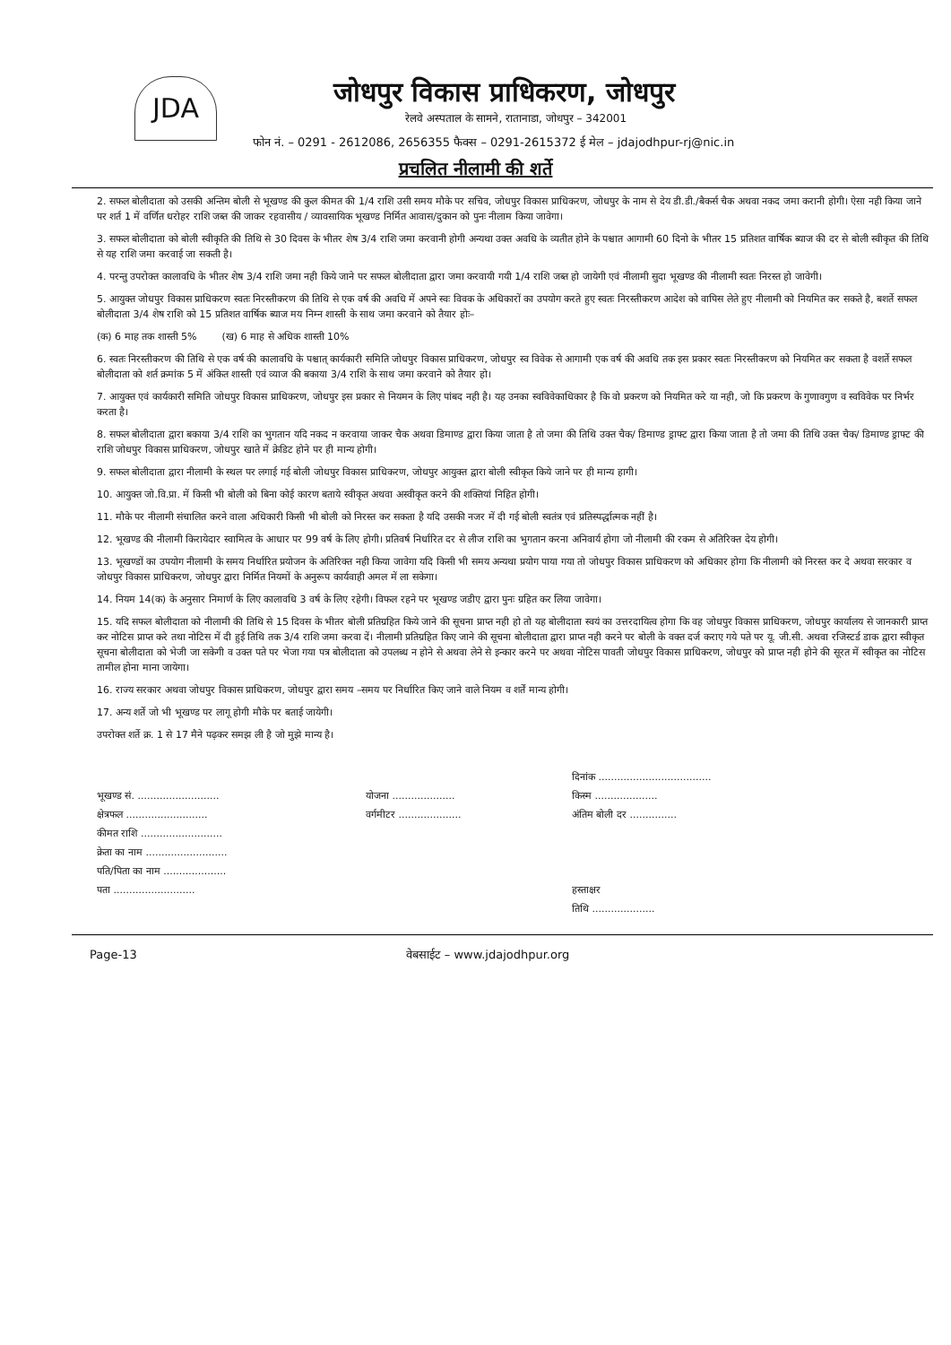JDA
जोधपुर विकास प्राधिकरण, जोधपुर
रेलवे अस्पताल के सामने, रातानाडा, जोधपुर – 342001
फोन नं. – 0291 - 2612086, 2656355 फैक्स – 0291-2615372 ई मेल – jdajodhpur-rj@nic.in
प्रचलित नीलामी की शर्ते
2. सफल बोलीदाता को उसकी अन्तिम बोली से भूखण्ड की कुल कीमत की 1/4 राशि उसी समय मौके पर सचिव, जोधपुर विकास प्राधिकरण, जोधपुर के नाम से देय डी.डी./बैकर्स चैक अथवा नकद जमा करानी होगी। ऐसा नही किया जाने पर शर्त 1 में वर्णित धरोहर राशि जब्त की जाकर रहवासीय / व्यावसायिक भूखण्ड निर्मित आवास/दुकान को पुनः नीलाम किया जावेगा।
3. सफल बोलीदाता को बोली स्वीकृति की तिथि से 30 दिवस के भीतर शेष 3/4 राशि जमा करवानी होगी अन्यथा उक्त अवधि के व्यतीत होने के पश्चात आगामी 60 दिनो के भीतर 15 प्रतिशत वार्षिक ब्याज की दर से बोली स्वीकृत की तिथि से यह राशि जमा करवाई जा सकती है।
4. परन्तु उपरोक्त कालावधि के भीतर शेष 3/4 राशि जमा नही किये जाने पर सफल बोलीदाता द्वारा जमा करवायी गयी 1/4 राशि जब्त हो जायेगी एवं नीलामी सुदा भूखण्ड की नीलामी स्वतः निरस्त हो जावेगी।
5. आयुक्त जोधपुर विकास प्राधिकरण स्वतः निरस्तीकरण की तिथि से एक वर्ष की अवधि में अपने स्वः विवक के अधिकारों का उपयोग करते हुए स्वतः निरस्तीकरण आदेश को वापिस लेते हुए नीलामी को नियमित कर सकते है, बशर्ते सफल बोलीदाता 3/4 शेष राशि को 15 प्रतिशत वार्षिक ब्याज मय निम्न शास्ती के साथ जमा करवाने को तैयार होः–
(क) 6 माह तक शास्ती 5% (ख) 6 माह से अधिक शास्ती 10%
6. स्वतः निरस्तीकरण की तिथि से एक वर्ष की कालावधि के पश्चात् कार्यकारी समिति जोधपुर विकास प्राधिकरण, जोधपुर स्व विवेक से आगामी एक वर्ष की अवधि तक इस प्रकार स्वतः निरस्तीकरण को नियमित कर सकता है वशर्ते सफल बोलीदाता को शर्त क्रमांक 5 में अंकित शास्ती एवं व्याज की बकाया 3/4 राशि के साथ जमा करवाने को तैयार हो।
7. आयुक्त एवं कार्यकारी समिति जोधपुर विकास प्राधिकरण, जोधपुर इस प्रकार से नियमन के लिए पांबद नही है। यह उनका स्वविवेकाधिकार है कि वो प्रकरण को नियमित करे या नही, जो कि प्रकरण के गुणावगुण व स्वविवेक पर निर्भर करता है।
8. सफल बोलीदाता द्वारा बकाया 3/4 राशि का भुगतान यदि नकद न करवाया जाकर चैक अथवा डिमाण्ड द्वारा किया जाता है तो जमा की तिथि उक्त चैक/ डिमाण्ड ड्राफ्ट द्वारा किया जाता है तो जमा की तिथि उक्त चैक/ डिमाण्ड ड्राफ्ट की राशि जोधपुर विकास प्राधिकरण, जोधपुर खाते में क्रेडिट होने पर ही मान्य होगी।
9. सफल बोलीदाता द्वारा नीलामी के स्थल पर लगाई गई बोली जोधपुर विकास प्राधिकरण, जोधपुर आयुक्त द्वारा बोली स्वीकृत किये जाने पर ही मान्य हागी।
10. आयुक्त जो.वि.प्रा. में किसी भी बोली को बिना कोई कारण बताये स्वीकृत अथवा अस्वीकृत करने की शक्तियां निहित होगी।
11. मौके पर नीलामी संचालित करने वाला अधिकारी किसी भी बोली को निरस्त कर सकता है यदि उसकी नजर में दी गई बोली स्वतंत्र एवं प्रतिस्पर्द्धात्मक नहीं है।
12. भूखण्ड की नीलामी किरायेदार स्वामित्व के आधार पर 99 वर्ष के लिए होगी। प्रतिवर्ष निर्धारित दर से लीज राशि का भुगतान करना अनिवार्य होगा जो नीलामी की रकम से अतिरिक्त देय होगी।
13. भूखण्डों का उपयोग नीलामी के समय निर्धारित प्रयोजन के अतिरिक्त नही किया जावेगा यदि किसी भी समय अन्यथा प्रयोग पाया गया तो जोधपुर विकास प्राधिकरण को अधिकार होगा कि नीलामी को निरस्त कर दे अथवा सरकार व जोधपुर विकास प्राधिकरण, जोधपुर द्वारा निर्मित नियमों के अनुरूप कार्यवाही अमल में ला सकेगा।
14. नियम 14(क) के अनुसार निमार्ण के लिए कालावधि 3 वर्ष के लिए रहेगी। विफल रहने पर भूखण्ड जडीए द्वारा पुनः ग्रहित कर लिया जावेगा।
15. यदि सफल बोलीदाता को नीलामी की तिथि से 15 दिवस के भीतर बोली प्रतिग्रहित किये जाने की सूचना प्राप्त नही हो तो यह बोलीदाता स्वयं का उत्तरदायित्व होगा कि वह जोधपुर विकास प्राधिकरण, जोधपुर कार्यालय से जानकारी प्राप्त कर नोटिस प्राप्त करे तथा नोटिस में दी हुई तिथि तक 3/4 राशि जमा करवा दें। नीलामी प्रतिग्रहित किए जाने की सूचना बोलीदाता द्वारा प्राप्त नही करने पर बोली के वक्त दर्ज कराए गये पते पर यू. जी.सी. अथवा रजिस्टर्ड डाक द्वारा स्वीकृत सूचना बोलीदाता को भेजी जा सकेगी व उक्त पते पर भेजा गया पत्र बोलीदाता को उपलब्ध न होने से अथवा लेने से इन्कार करने पर अथवा नोटिस पावती जोधपुर विकास प्राधिकरण, जोधपुर को प्राप्त नही होने की सूरत में स्वीकृत का नोटिस तामील होना माना जायेगा।
16. राज्य सरकार अथवा जोधपुर विकास प्राधिकरण, जोधपुर द्वारा समय –समय पर निर्धारित किए जाने वाले नियम व शर्तें मान्य होगी।
17. अन्य शर्ते जो भी भूखण्ड पर लागू होगी मौके पर बताई जायेगी।
उपरोक्त शर्ते क्र. 1 से 17 मैने पढ़कर समझ ली है जो मुझे मान्य है।
दिनांक ....................................
भूखण्ड सं. ..........................
योजना ....................
किस्म ....................
क्षेत्रफल ..........................
वर्गमीटर ....................
अंतिम बोली दर ...............
कीमत राशि ..........................
क्रेता का नाम ..........................
पति/पिता का नाम ....................
पता ..........................
हस्ताक्षर
तिथि ....................
Page-13 वेबसाईट – www.jdajodhpur.org